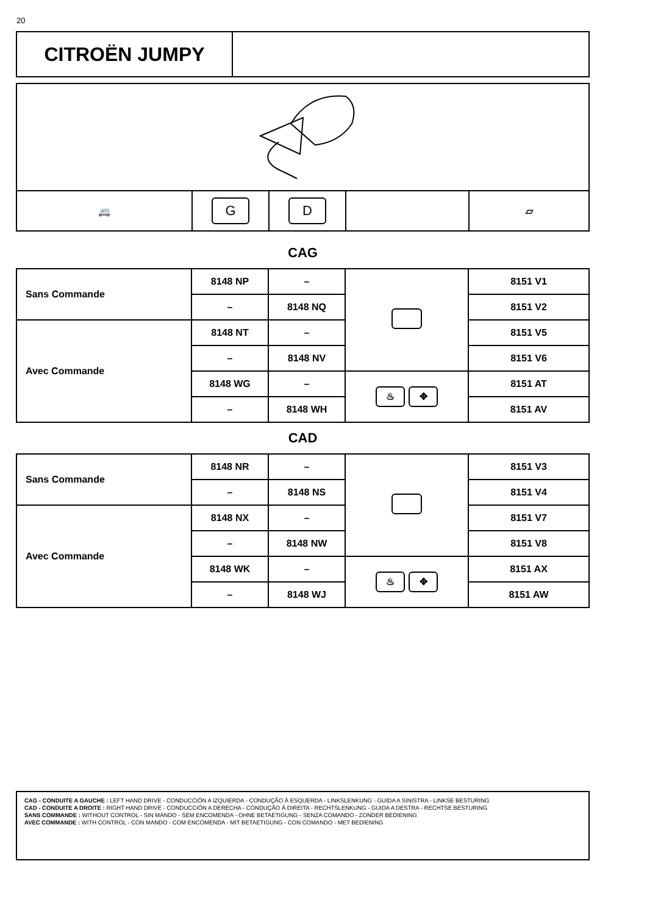20
| CITROËN JUMPY | |
| 🚐 | G | D | | ▱ |
CAG
| Sans Commande | 8148 NP | – | | 8151 V1 |
| | – | 8148 NQ | | 8151 V2 |
| Avec Commande | 8148 NT | – | | 8151 V5 |
| | – | 8148 NV | | 8151 V6 |
| | 8148 WG | – | ♨ ✥ | 8151 AT |
| | – | 8148 WH | | 8151 AV |
CAD
| Sans Commande | 8148 NR | – | | 8151 V3 |
| | – | 8148 NS | | 8151 V4 |
| Avec Commande | 8148 NX | – | | 8151 V7 |
| | – | 8148 NW | | 8151 V8 |
| | 8148 WK | – | ♨ ✥ | 8151 AX |
| | – | 8148 WJ | | 8151 AW |
CAG - CONDUITE A GAUCHE : LEFT HAND DRIVE - CONDUCCIÓN A IZQUIERDA - CONDUÇÃO À ESQUERDA - LINKSLENKUNG - GUIDA A SINISTRA - LINKSE BESTURING
CAD - CONDUITE A DROITE : RIGHT HAND DRIVE - CONDUCCIÓN A DERECHA - CONDUÇÃO À DIREITA - RECHTSLENKUNG - GUIDA A DESTRA - RECHTSE BESTURING
SANS COMMANDE : WITHOUT CONTROL - SIN MANDO - SEM ENCOMENDA - OHNE BETAETIGUNG - SENZA COMANDO - ZONDER BEDIENING
AVEC COMMANDE : WITH CONTROL - CON MANDO - COM ENCOMENDA - MIT BETAETIGUNG - CON COMANDO - MET BEDIENING